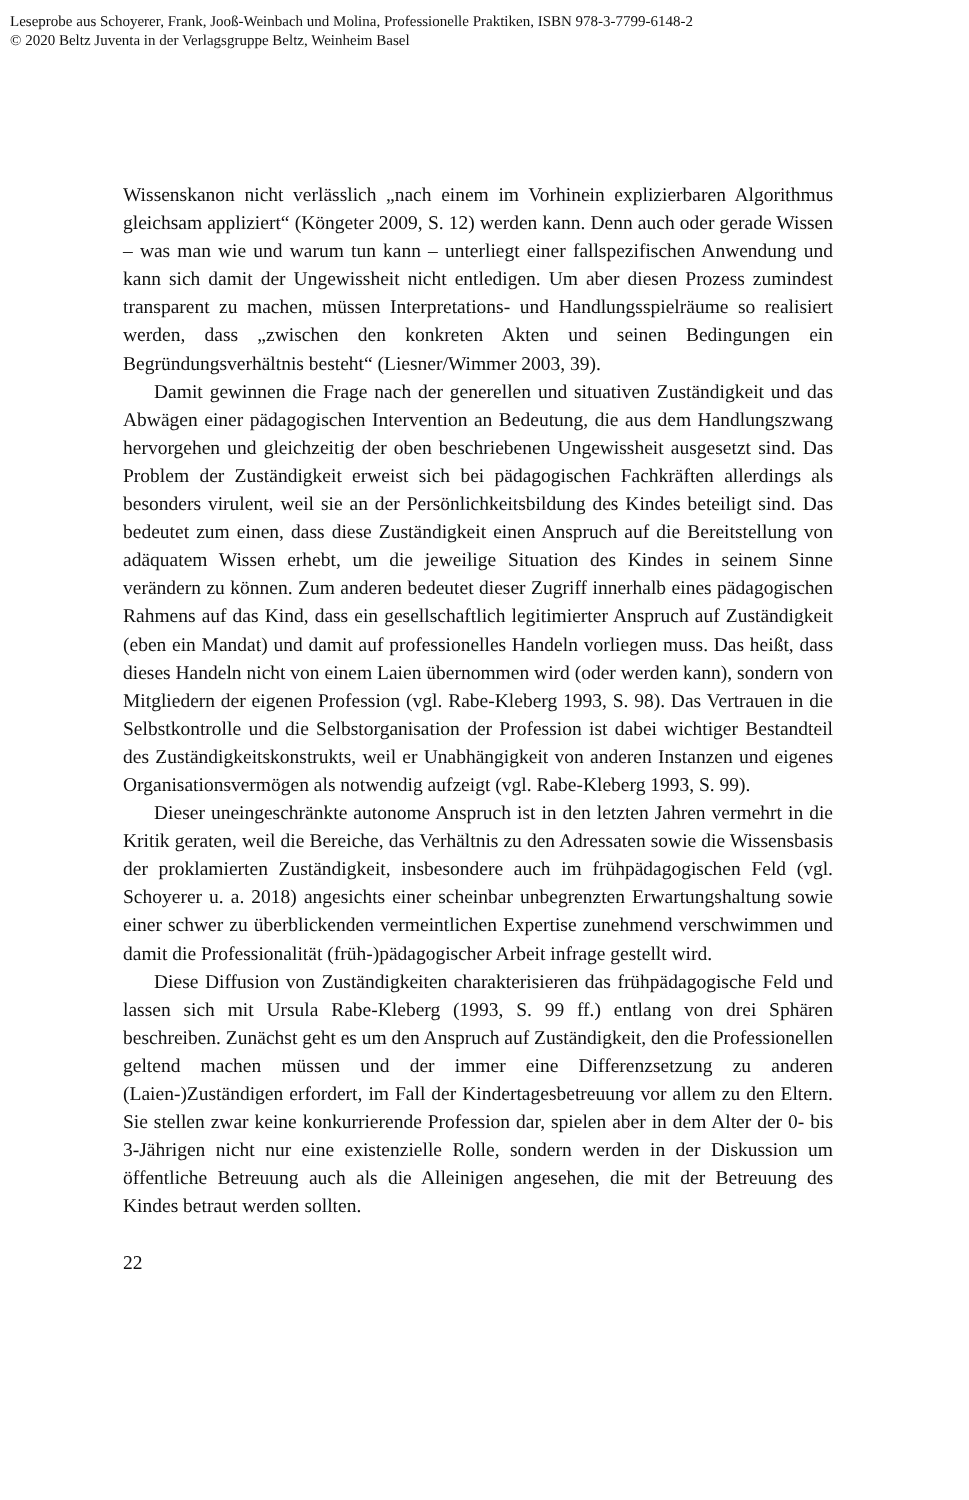Leseprobe aus Schoyerer, Frank, Jooß-Weinbach und Molina, Professionelle Praktiken, ISBN 978-3-7799-6148-2
© 2020 Beltz Juventa in der Verlagsgruppe Beltz, Weinheim Basel
Wissenskanon nicht verlässlich „nach einem im Vorhinein explizierbaren Algorithmus gleichsam appliziert“ (Köngeter 2009, S. 12) werden kann. Denn auch oder gerade Wissen – was man wie und warum tun kann – unterliegt einer fallspezifischen Anwendung und kann sich damit der Ungewissheit nicht entledigen. Um aber diesen Prozess zumindest transparent zu machen, müssen Interpretations- und Handlungsspielräume so realisiert werden, dass „zwischen den konkreten Akten und seinen Bedingungen ein Begründungsverhältnis besteht“ (Liesner/Wimmer 2003, 39).
Damit gewinnen die Frage nach der generellen und situativen Zuständigkeit und das Abwägen einer pädagogischen Intervention an Bedeutung, die aus dem Handlungszwang hervorgehen und gleichzeitig der oben beschriebenen Ungewissheit ausgesetzt sind. Das Problem der Zuständigkeit erweist sich bei pädagogischen Fachkräften allerdings als besonders virulent, weil sie an der Persönlichkeitsbildung des Kindes beteiligt sind. Das bedeutet zum einen, dass diese Zuständigkeit einen Anspruch auf die Bereitstellung von adäquatem Wissen erhebt, um die jeweilige Situation des Kindes in seinem Sinne verändern zu können. Zum anderen bedeutet dieser Zugriff innerhalb eines pädagogischen Rahmens auf das Kind, dass ein gesellschaftlich legitimierter Anspruch auf Zuständigkeit (eben ein Mandat) und damit auf professionelles Handeln vorliegen muss. Das heißt, dass dieses Handeln nicht von einem Laien übernommen wird (oder werden kann), sondern von Mitgliedern der eigenen Profession (vgl. Rabe-Kleberg 1993, S. 98). Das Vertrauen in die Selbstkontrolle und die Selbstorganisation der Profession ist dabei wichtiger Bestandteil des Zuständigkeitskonstrukts, weil er Unabhängigkeit von anderen Instanzen und eigenes Organisationsvermögen als notwendig aufzeigt (vgl. Rabe-Kleberg 1993, S. 99).
Dieser uneingeschränkte autonome Anspruch ist in den letzten Jahren vermehrt in die Kritik geraten, weil die Bereiche, das Verhältnis zu den Adressaten sowie die Wissensbasis der proklamierten Zuständigkeit, insbesondere auch im frühpädagogischen Feld (vgl. Schoyerer u. a. 2018) angesichts einer scheinbar unbegrenzten Erwartungshaltung sowie einer schwer zu überblickenden vermeintlichen Expertise zunehmend verschwimmen und damit die Professionalität (früh-)pädagogischer Arbeit infrage gestellt wird.
Diese Diffusion von Zuständigkeiten charakterisieren das frühpädagogische Feld und lassen sich mit Ursula Rabe-Kleberg (1993, S. 99 ff.) entlang von drei Sphären beschreiben. Zunächst geht es um den Anspruch auf Zuständigkeit, den die Professionellen geltend machen müssen und der immer eine Differenzsetzung zu anderen (Laien-)Zuständigen erfordert, im Fall der Kindertagesbetreuung vor allem zu den Eltern. Sie stellen zwar keine konkurrierende Profession dar, spielen aber in dem Alter der 0- bis 3-Jährigen nicht nur eine existenzielle Rolle, sondern werden in der Diskussion um öffentliche Betreuung auch als die Alleinigen angesehen, die mit der Betreuung des Kindes betraut werden sollten.
22